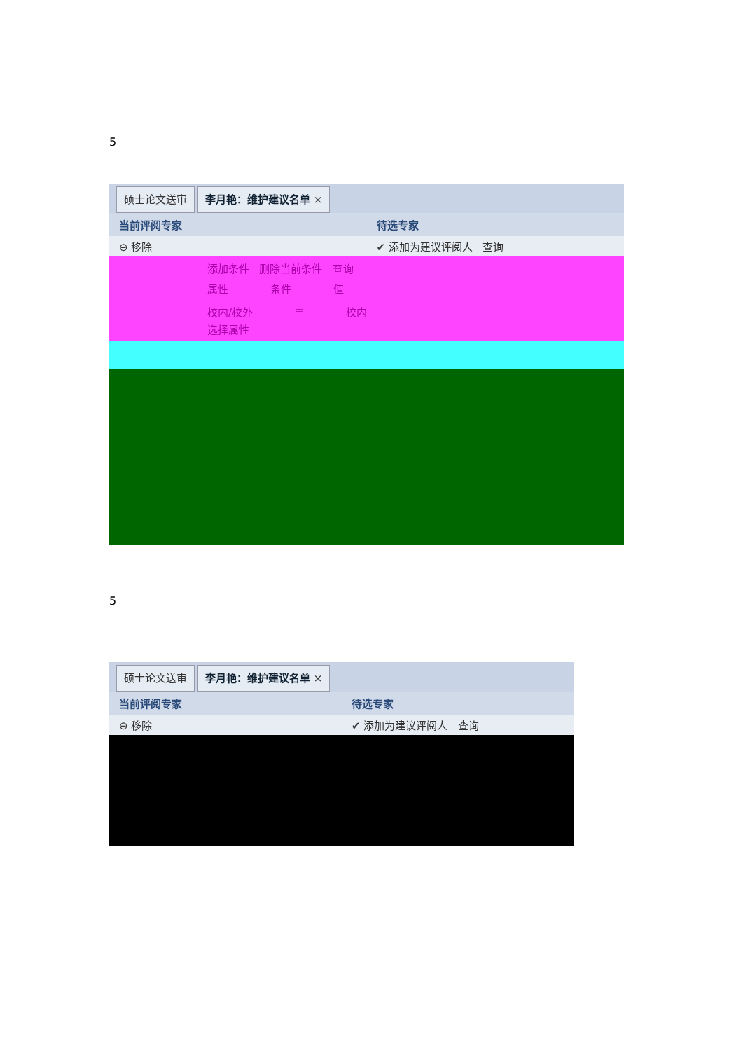5
硕士论文送审 李月艳：维护建议名单 ×
当前评阅专家 待选专家
⊖ 移除 ✔ 添加为建议评阅人 查询
添加条件 删除当前条件 查询
属性 条件 值
校内/校外 = 校内
选择属性
5
硕士论文送审 李月艳：维护建议名单 ×
当前评阅专家 待选专家
⊖ 移除 ✔ 添加为建议评阅人 查询